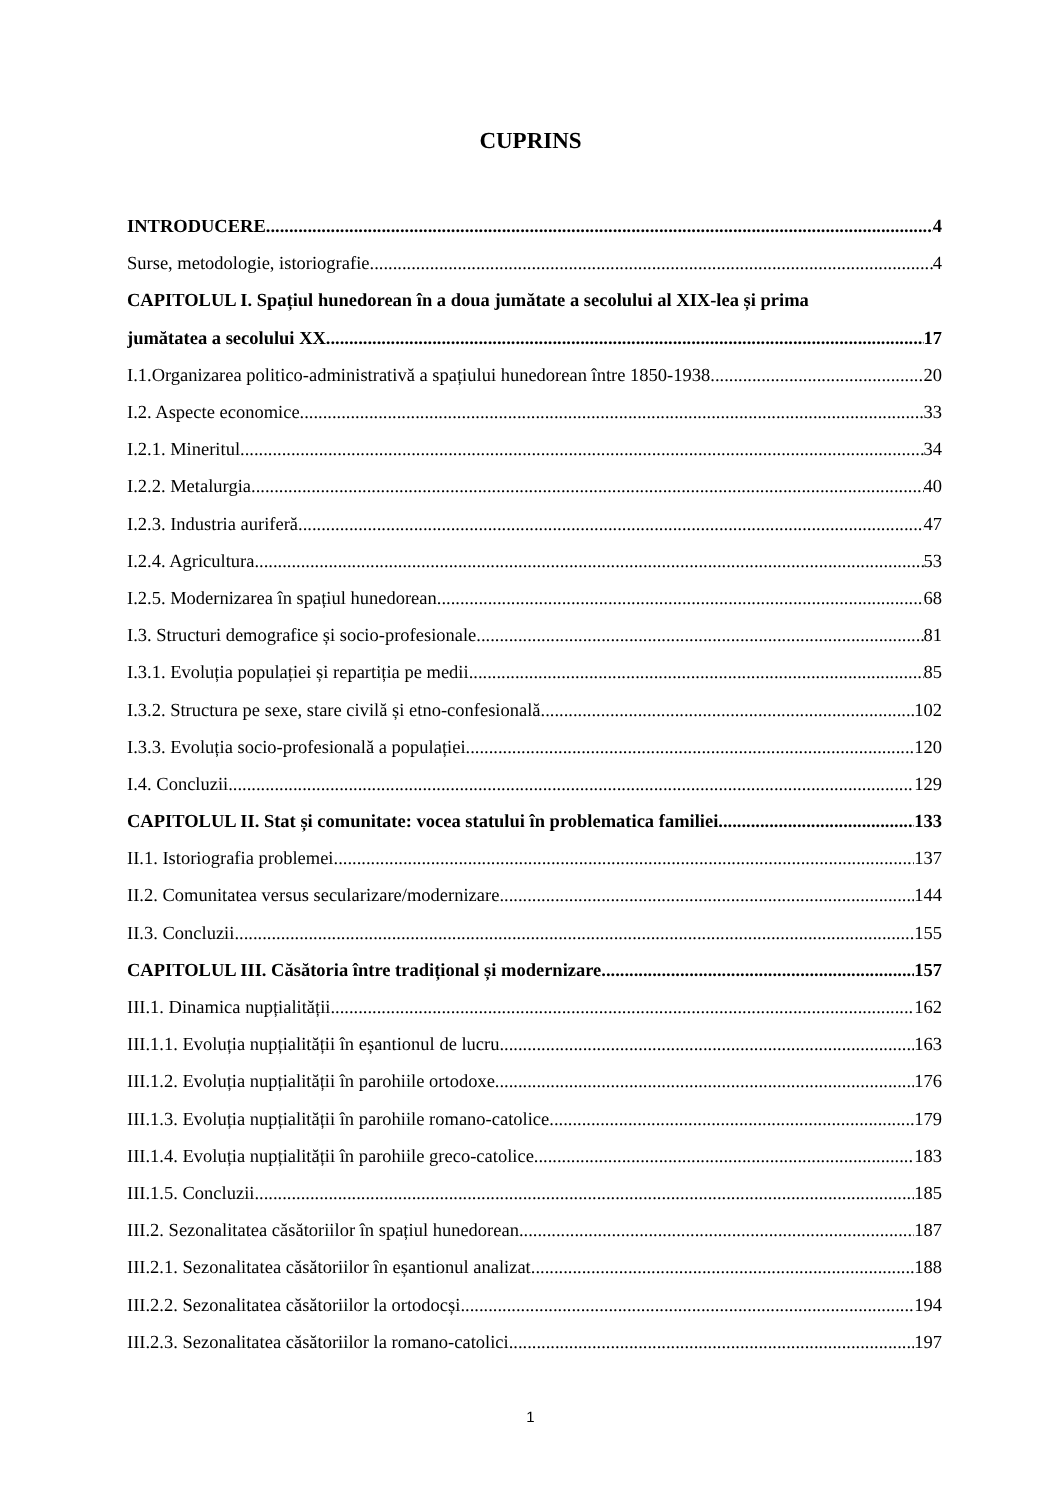CUPRINS
INTRODUCERE 4
Surse, metodologie, istoriografie 4
CAPITOLUL I. Spațiul hunedorean în a doua jumătate a secolului al XIX-lea și prima
jumătatea a secolului XX 17
I.1.Organizarea politico-administrativă a spațiului hunedorean între 1850-1938 20
I.2. Aspecte economice 33
I.2.1. Mineritul 34
I.2.2. Metalurgia 40
I.2.3. Industria auriferă 47
I.2.4. Agricultura 53
I.2.5. Modernizarea în spațiul hunedorean 68
I.3. Structuri demografice și socio-profesionale 81
I.3.1. Evoluția populației și repartiția pe medii 85
I.3.2. Structura pe sexe, stare civilă și etno-confesională 102
I.3.3. Evoluția socio-profesională a populației 120
I.4. Concluzii 129
CAPITOLUL II. Stat și comunitate: vocea statului în problematica familiei 133
II.1. Istoriografia problemei 137
II.2. Comunitatea versus secularizare/modernizare 144
II.3. Concluzii 155
CAPITOLUL III. Căsătoria între tradițional și modernizare 157
III.1. Dinamica nupțialității 162
III.1.1. Evoluția nupțialității în eșantionul de lucru 163
III.1.2. Evoluția nupțialității în parohiile ortodoxe 176
III.1.3. Evoluția nupțialității în parohiile romano-catolice 179
III.1.4. Evoluția nupțialității în parohiile greco-catolice 183
III.1.5. Concluzii 185
III.2. Sezonalitatea căsătoriilor în spațiul hunedorean 187
III.2.1. Sezonalitatea căsătoriilor în eșantionul analizat 188
III.2.2. Sezonalitatea căsătoriilor la ortodocși 194
III.2.3. Sezonalitatea căsătoriilor la romano-catolici 197
1